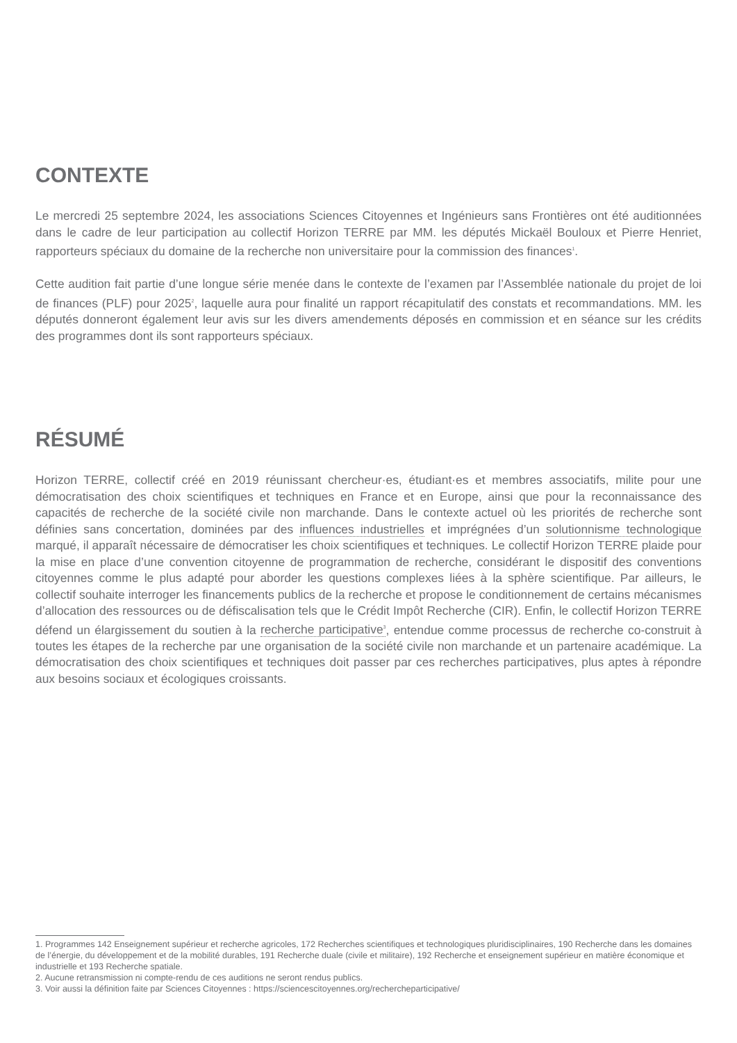CONTEXTE
Le mercredi 25 septembre 2024, les associations Sciences Citoyennes et Ingénieurs sans Frontières ont été auditionnées dans le cadre de leur participation au collectif Horizon TERRE par MM. les députés Mickaël Bouloux et Pierre Henriet, rapporteurs spéciaux du domaine de la recherche non universitaire pour la commission des finances<sup>1</sup>.
Cette audition fait partie d’une longue série menée dans le contexte de l’examen par l’Assemblée nationale du projet de loi de finances (PLF) pour 2025<sup>2</sup>, laquelle aura pour finalité un rapport récapitulatif des constats et recommandations. MM. les députés donneront également leur avis sur les divers amendements déposés en commission et en séance sur les crédits des programmes dont ils sont rapporteurs spéciaux.
RÉSUMÉ
Horizon TERRE, collectif créé en 2019 réunissant chercheur·es, étudiant·es et membres associatifs, milite pour une démocratisation des choix scientifiques et techniques en France et en Europe, ainsi que pour la reconnaissance des capacités de recherche de la société civile non marchande. Dans le contexte actuel où les priorités de recherche sont définies sans concertation, dominées par des influences industrielles et imprégnées d’un solutionnisme technologique marqué, il apparaît nécessaire de démocratiser les choix scientifiques et techniques. Le collectif Horizon TERRE plaide pour la mise en place d’une convention citoyenne de programmation de recherche, considérant le dispositif des conventions citoyennes comme le plus adapté pour aborder les questions complexes liées à la sphère scientifique. Par ailleurs, le collectif souhaite interroger les financements publics de la recherche et propose le conditionnement de certains mécanismes d’allocation des ressources ou de défiscalisation tels que le Crédit Impôt Recherche (CIR). Enfin, le collectif Horizon TERRE défend un élargissement du soutien à la recherche participative<sup>3</sup>, entendue comme processus de recherche co-construit à toutes les étapes de la recherche par une organisation de la société civile non marchande et un partenaire académique. La démocratisation des choix scientifiques et techniques doit passer par ces recherches participatives, plus aptes à répondre aux besoins sociaux et écologiques croissants.
1. Programmes 142 Enseignement supérieur et recherche agricoles, 172 Recherches scientifiques et technologiques pluridisciplinaires, 190 Recherche dans les domaines de l’énergie, du développement et de la mobilité durables, 191 Recherche duale (civile et militaire), 192 Recherche et enseignement supérieur en matière économique et industrielle et 193 Recherche spatiale.
2. Aucune retransmission ni compte-rendu de ces auditions ne seront rendus publics.
3. Voir aussi la définition faite par Sciences Citoyennes : https://sciencescitoyennes.org/rechercheparticipative/